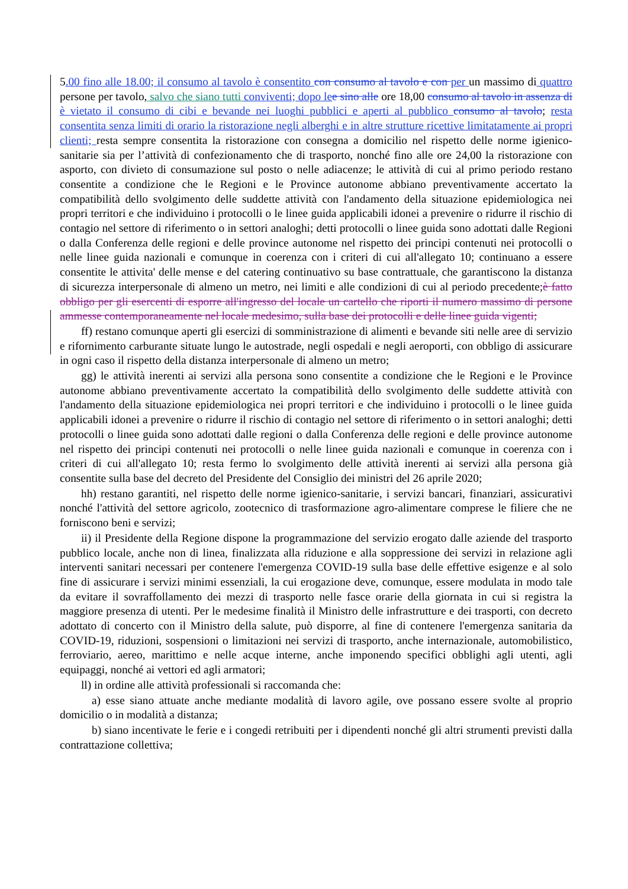5.00 fino alle 18.00; il consumo al tavolo è consentito con consumo al tavolo e con per un massimo di quattro persone per tavolo, salvo che siano tutti conviventi; dopo le e sino alle ore 18,00 consumo al tavolo in assenza di è vietato il consumo di cibi e bevande nei luoghi pubblici e aperti al pubblico consumo al tavolo; resta consentita senza limiti di orario la ristorazione negli alberghi e in altre strutture ricettive limitatamente ai propri clienti; resta sempre consentita la ristorazione con consegna a domicilio nel rispetto delle norme igienico-sanitarie sia per l’attività di confezionamento che di trasporto, nonché fino alle ore 24,00 la ristorazione con asporto, con divieto di consumazione sul posto o nelle adiacenze; le attività di cui al primo periodo restano consentite a condizione che le Regioni e le Province autonome abbiano preventivamente accertato la compatibilità dello svolgimento delle suddette attività con l'andamento della situazione epidemiologica nei propri territori e che individuino i protocolli o le linee guida applicabili idonei a prevenire o ridurre il rischio di contagio nel settore di riferimento o in settori analoghi; detti protocolli o linee guida sono adottati dalle Regioni o dalla Conferenza delle regioni e delle province autonome nel rispetto dei principi contenuti nei protocolli o nelle linee guida nazionali e comunque in coerenza con i criteri di cui all'allegato 10; continuano a essere consentite le attivita' delle mense e del catering continuativo su base contrattuale, che garantiscono la distanza di sicurezza interpersonale di almeno un metro, nei limiti e alle condizioni di cui al periodo precedente;è fatto obbligo per gli esercenti di esporre all'ingresso del locale un cartello che riporti il numero massimo di persone ammesse contemporaneamente nel locale medesimo, sulla base dei protocolli e delle linee guida vigenti;
ff) restano comunque aperti gli esercizi di somministrazione di alimenti e bevande siti nelle aree di servizio e rifornimento carburante situate lungo le autostrade, negli ospedali e negli aeroporti, con obbligo di assicurare in ogni caso il rispetto della distanza interpersonale di almeno un metro;
gg) le attività inerenti ai servizi alla persona sono consentite a condizione che le Regioni e le Province autonome abbiano preventivamente accertato la compatibilità dello svolgimento delle suddette attività con l'andamento della situazione epidemiologica nei propri territori e che individuino i protocolli o le linee guida applicabili idonei a prevenire o ridurre il rischio di contagio nel settore di riferimento o in settori analoghi; detti protocolli o linee guida sono adottati dalle regioni o dalla Conferenza delle regioni e delle province autonome nel rispetto dei principi contenuti nei protocolli o nelle linee guida nazionali e comunque in coerenza con i criteri di cui all'allegato 10; resta fermo lo svolgimento delle attività inerenti ai servizi alla persona già consentite sulla base del decreto del Presidente del Consiglio dei ministri del 26 aprile 2020;
hh) restano garantiti, nel rispetto delle norme igienico-sanitarie, i servizi bancari, finanziari, assicurativi nonché l'attività del settore agricolo, zootecnico di trasformazione agro-alimentare comprese le filiere che ne forniscono beni e servizi;
ii) il Presidente della Regione dispone la programmazione del servizio erogato dalle aziende del trasporto pubblico locale, anche non di linea, finalizzata alla riduzione e alla soppressione dei servizi in relazione agli interventi sanitari necessari per contenere l'emergenza COVID-19 sulla base delle effettive esigenze e al solo fine di assicurare i servizi minimi essenziali, la cui erogazione deve, comunque, essere modulata in modo tale da evitare il sovraffollamento dei mezzi di trasporto nelle fasce orarie della giornata in cui si registra la maggiore presenza di utenti. Per le medesime finalità il Ministro delle infrastrutture e dei trasporti, con decreto adottato di concerto con il Ministro della salute, può disporre, al fine di contenere l'emergenza sanitaria da COVID-19, riduzioni, sospensioni o limitazioni nei servizi di trasporto, anche internazionale, automobilistico, ferroviario, aereo, marittimo e nelle acque interne, anche imponendo specifici obblighi agli utenti, agli equipaggi, nonché ai vettori ed agli armatori;
ll) in ordine alle attività professionali si raccomanda che:
a) esse siano attuate anche mediante modalità di lavoro agile, ove possano essere svolte al proprio domicilio o in modalità a distanza;
b) siano incentivate le ferie e i congedi retribuiti per i dipendenti nonché gli altri strumenti previsti dalla contrattazione collettiva;